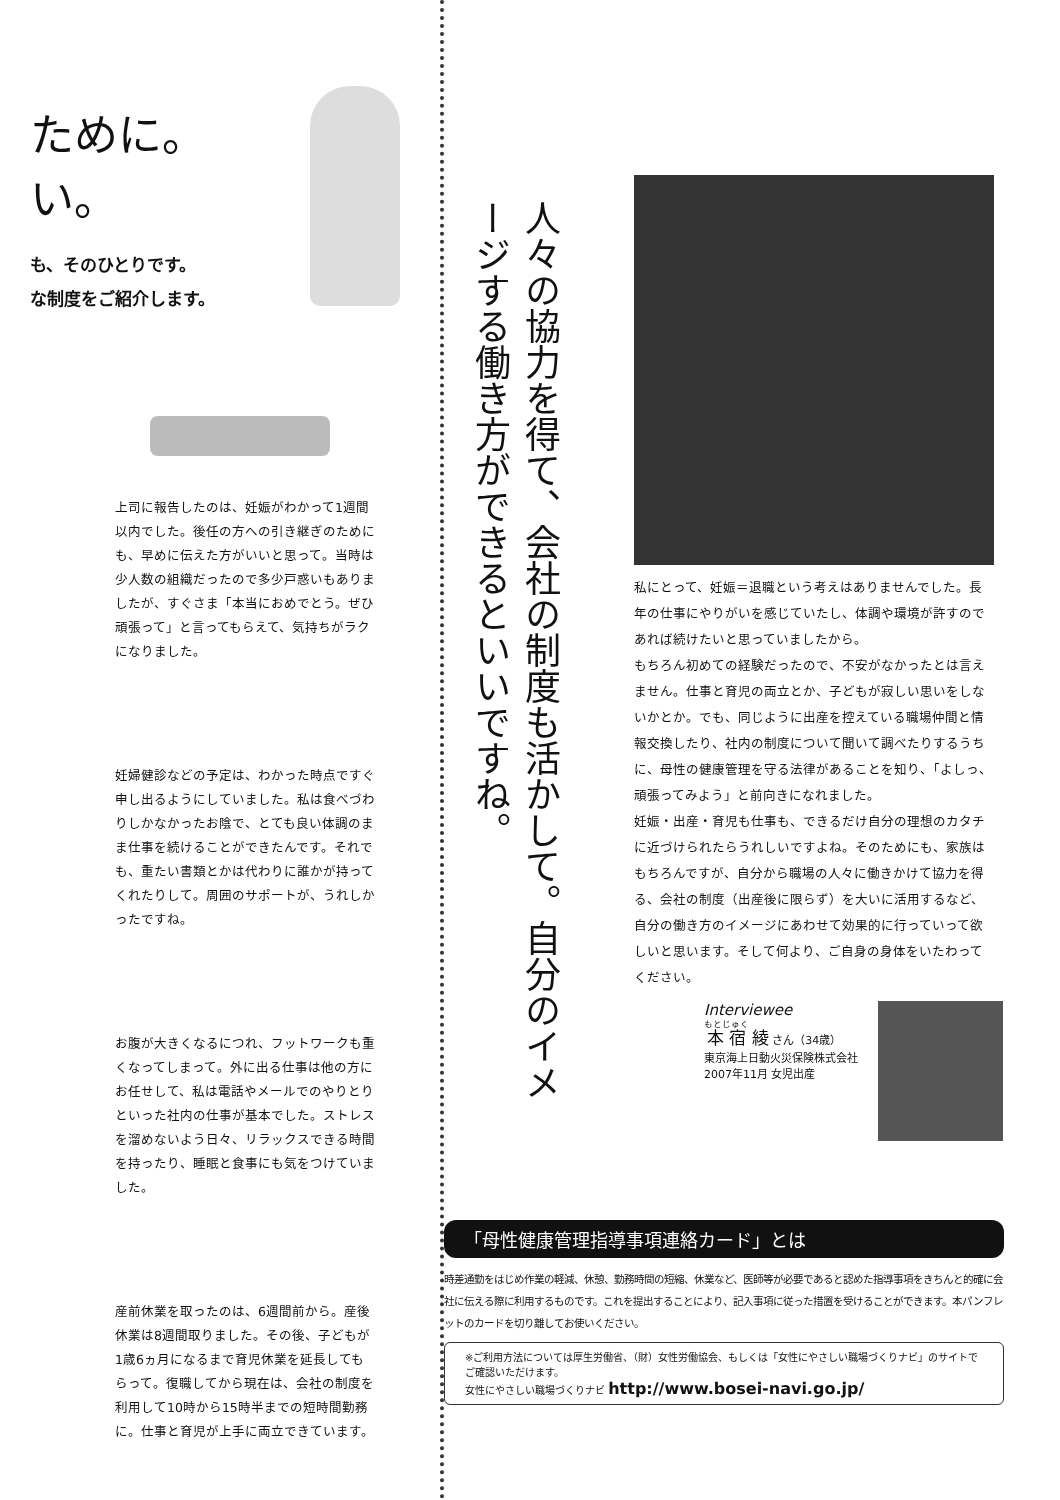ために。
い。
も、そのひとりです。
な制度をご紹介します。
上司に報告したのは、妊娠がわかって1週間以内でした。後任の方への引き継ぎのためにも、早めに伝えた方がいいと思って。当時は少人数の組織だったので多少戸惑いもありましたが、すぐさま「本当におめでとう。ぜひ頑張って」と言ってもらえて、気持ちがラクになりました。
妊婦健診などの予定は、わかった時点ですぐ申し出るようにしていました。私は食べづわりしかなかったお陰で、とても良い体調のまま仕事を続けることができたんです。それでも、重たい書類とかは代わりに誰かが持ってくれたりして。周囲のサポートが、うれしかったですね。
お腹が大きくなるにつれ、フットワークも重くなってしまって。外に出る仕事は他の方にお任せして、私は電話やメールでのやりとりといった社内の仕事が基本でした。ストレスを溜めないよう日々、リラックスできる時間を持ったり、睡眠と食事にも気をつけていました。
産前休業を取ったのは、6週間前から。産後休業は8週間取りました。その後、子どもが1歳6ヵ月になるまで育児休業を延長してもらって。復職してから現在は、会社の制度を利用して10時から15時半までの短時間勤務に。仕事と育児が上手に両立できています。
人々の協力を得て、会社の制度も活かして。自分のイメージする働き方ができるといいですね。
私にとって、妊娠＝退職という考えはありませんでした。長年の仕事にやりがいを感じていたし、体調や環境が許すのであれば続けたいと思っていましたから。
もちろん初めての経験だったので、不安がなかったとは言えません。仕事と育児の両立とか、子どもが寂しい思いをしないかとか。でも、同じように出産を控えている職場仲間と情報交換したり、社内の制度について聞いて調べたりするうちに、母性の健康管理を守る法律があることを知り、「よしっ、頑張ってみよう」と前向きになれました。
妊娠・出産・育児も仕事も、できるだけ自分の理想のカタチに近づけられたらうれしいですよね。そのためにも、家族はもちろんですが、自分から職場の人々に働きかけて協力を得る、会社の制度（出産後に限らず）を大いに活用するなど、自分の働き方のイメージにあわせて効果的に行っていって欲しいと思います。そして何より、ご自身の身体をいたわってください。
Interviewee
本宿 綾 さん（34歳）
東京海上日動火災保険株式会社
2007年11月 女児出産
「母性健康管理指導事項連絡カード」とは
時差通勤をはじめ作業の軽減、休憩、勤務時間の短縮、休業など、医師等が必要であると認めた指導事項をきちんと的確に会社に伝える際に利用するものです。これを提出することにより、記入事項に従った措置を受けることができます。本パンフレットのカードを切り離してお使いください。
※ご利用方法については厚生労働省、（財）女性労働協会、もしくは「女性にやさしい職場づくりナビ」のサイトでご確認いただけます。
女性にやさしい職場づくりナビ http://www.bosei-navi.go.jp/